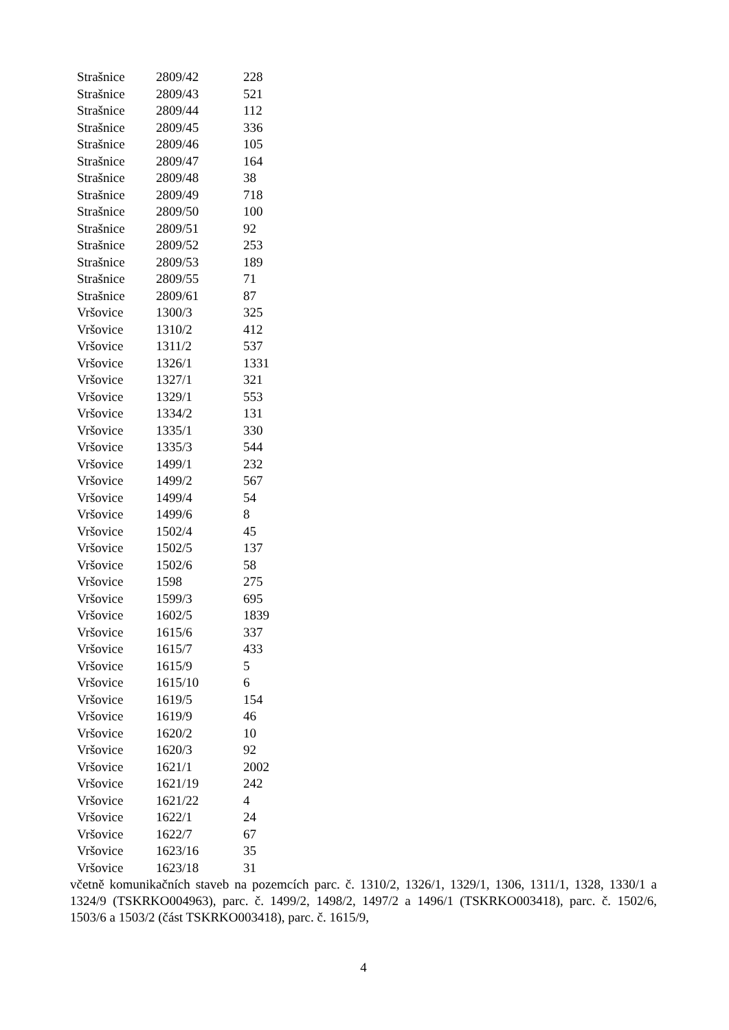| Strašnice | 2809/42 | 228 |
| Strašnice | 2809/43 | 521 |
| Strašnice | 2809/44 | 112 |
| Strašnice | 2809/45 | 336 |
| Strašnice | 2809/46 | 105 |
| Strašnice | 2809/47 | 164 |
| Strašnice | 2809/48 | 38 |
| Strašnice | 2809/49 | 718 |
| Strašnice | 2809/50 | 100 |
| Strašnice | 2809/51 | 92 |
| Strašnice | 2809/52 | 253 |
| Strašnice | 2809/53 | 189 |
| Strašnice | 2809/55 | 71 |
| Strašnice | 2809/61 | 87 |
| Vršovice | 1300/3 | 325 |
| Vršovice | 1310/2 | 412 |
| Vršovice | 1311/2 | 537 |
| Vršovice | 1326/1 | 1331 |
| Vršovice | 1327/1 | 321 |
| Vršovice | 1329/1 | 553 |
| Vršovice | 1334/2 | 131 |
| Vršovice | 1335/1 | 330 |
| Vršovice | 1335/3 | 544 |
| Vršovice | 1499/1 | 232 |
| Vršovice | 1499/2 | 567 |
| Vršovice | 1499/4 | 54 |
| Vršovice | 1499/6 | 8 |
| Vršovice | 1502/4 | 45 |
| Vršovice | 1502/5 | 137 |
| Vršovice | 1502/6 | 58 |
| Vršovice | 1598 | 275 |
| Vršovice | 1599/3 | 695 |
| Vršovice | 1602/5 | 1839 |
| Vršovice | 1615/6 | 337 |
| Vršovice | 1615/7 | 433 |
| Vršovice | 1615/9 | 5 |
| Vršovice | 1615/10 | 6 |
| Vršovice | 1619/5 | 154 |
| Vršovice | 1619/9 | 46 |
| Vršovice | 1620/2 | 10 |
| Vršovice | 1620/3 | 92 |
| Vršovice | 1621/1 | 2002 |
| Vršovice | 1621/19 | 242 |
| Vršovice | 1621/22 | 4 |
| Vršovice | 1622/1 | 24 |
| Vršovice | 1622/7 | 67 |
| Vršovice | 1623/16 | 35 |
| Vršovice | 1623/18 | 31 |
včetně komunikačních staveb na pozemcích parc. č. 1310/2, 1326/1, 1329/1, 1306, 1311/1, 1328, 1330/1 a 1324/9 (TSKRKO004963), parc. č. 1499/2, 1498/2, 1497/2 a 1496/1 (TSKRKO003418), parc. č. 1502/6, 1503/6 a 1503/2 (část TSKRKO003418), parc. č. 1615/9,
4